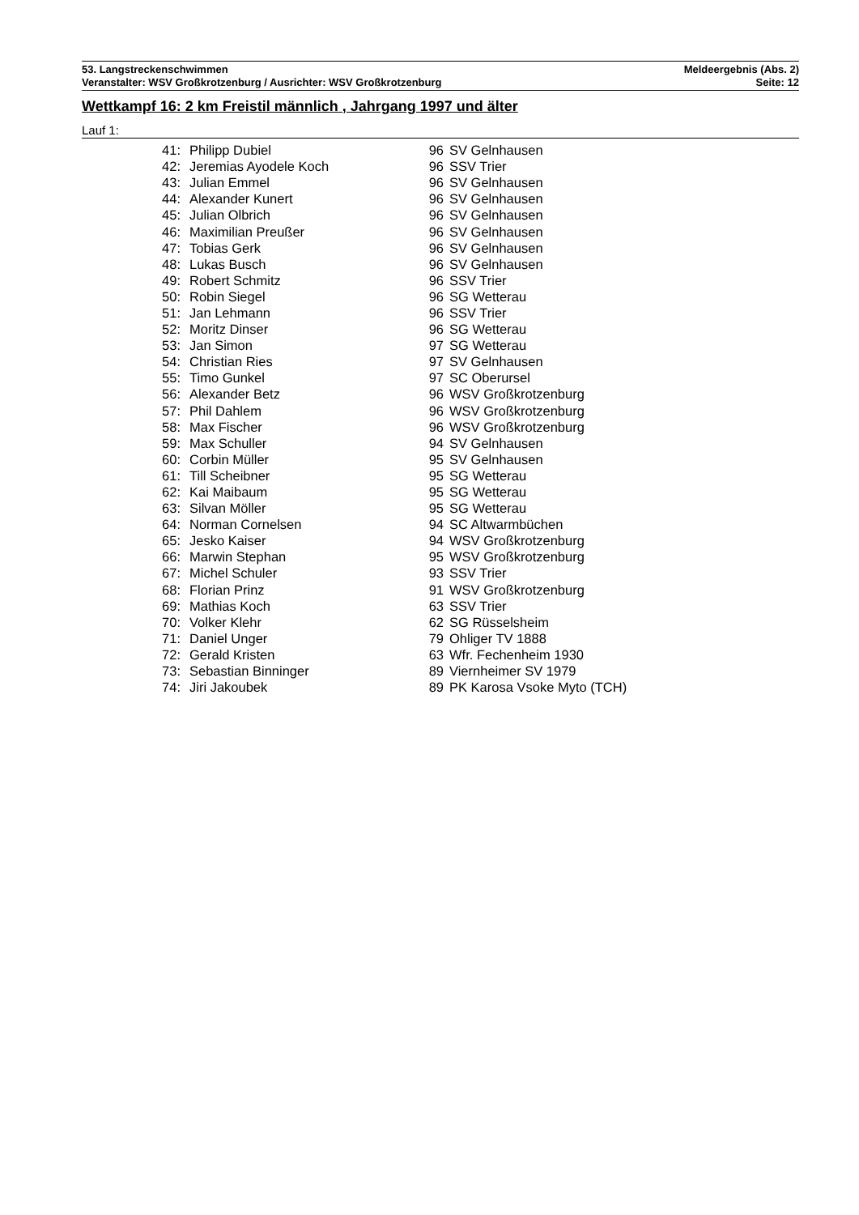53. Langstreckenschwimmen Meldeergebnis (Abs. 2)
Veranstalter: WSV Großkrotzenburg / Ausrichter: WSV Großkrotzenburg Seite: 12
Wettkampf 16: 2 km Freistil männlich , Jahrgang 1997 und älter
Lauf 1:
| 41: | Philipp Dubiel | 96 | SV Gelnhausen |
| 42: | Jeremias Ayodele Koch | 96 | SSV Trier |
| 43: | Julian Emmel | 96 | SV Gelnhausen |
| 44: | Alexander Kunert | 96 | SV Gelnhausen |
| 45: | Julian Olbrich | 96 | SV Gelnhausen |
| 46: | Maximilian Preußer | 96 | SV Gelnhausen |
| 47: | Tobias Gerk | 96 | SV Gelnhausen |
| 48: | Lukas Busch | 96 | SV Gelnhausen |
| 49: | Robert Schmitz | 96 | SSV Trier |
| 50: | Robin Siegel | 96 | SG Wetterau |
| 51: | Jan Lehmann | 96 | SSV Trier |
| 52: | Moritz Dinser | 96 | SG Wetterau |
| 53: | Jan Simon | 97 | SG Wetterau |
| 54: | Christian Ries | 97 | SV Gelnhausen |
| 55: | Timo Gunkel | 97 | SC Oberursel |
| 56: | Alexander Betz | 96 | WSV Großkrotzenburg |
| 57: | Phil Dahlem | 96 | WSV Großkrotzenburg |
| 58: | Max Fischer | 96 | WSV Großkrotzenburg |
| 59: | Max Schuller | 94 | SV Gelnhausen |
| 60: | Corbin Müller | 95 | SV Gelnhausen |
| 61: | Till Scheibner | 95 | SG Wetterau |
| 62: | Kai Maibaum | 95 | SG Wetterau |
| 63: | Silvan Möller | 95 | SG Wetterau |
| 64: | Norman Cornelsen | 94 | SC Altwarmbüchen |
| 65: | Jesko Kaiser | 94 | WSV Großkrotzenburg |
| 66: | Marwin Stephan | 95 | WSV Großkrotzenburg |
| 67: | Michel Schuler | 93 | SSV Trier |
| 68: | Florian Prinz | 91 | WSV Großkrotzenburg |
| 69: | Mathias Koch | 63 | SSV Trier |
| 70: | Volker Klehr | 62 | SG Rüsselsheim |
| 71: | Daniel Unger | 79 | Ohliger TV 1888 |
| 72: | Gerald Kristen | 63 | Wfr. Fechenheim 1930 |
| 73: | Sebastian Binninger | 89 | Viernheimer SV 1979 |
| 74: | Jiri Jakoubek | 89 | PK Karosa Vsoke Myto (TCH) |